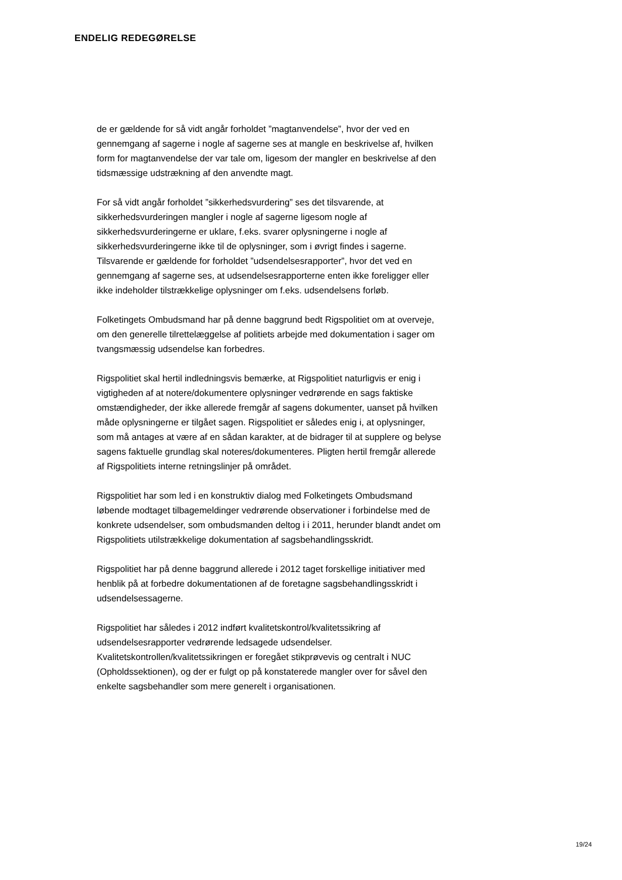ENDELIG REDEGØRELSE
de er gældende for så vidt angår forholdet ”magtanvendelse”, hvor der ved en gennemgang af sagerne i nogle af sagerne ses at mangle en beskrivelse af, hvilken form for magtanvendelse der var tale om, ligesom der mangler en beskrivelse af den tidsmæssige udstrækning af den anvendte magt.
For så vidt angår forholdet ”sikkerhedsvurdering” ses det tilsvarende, at sikkerhedsvurderingen mangler i nogle af sagerne ligesom nogle af sikkerhedsvurderingerne er uklare, f.eks. svarer oplysningerne i nogle af sikkerhedsvurderingerne ikke til de oplysninger, som i øvrigt findes i sagerne. Tilsvarende er gældende for forholdet ”udsendelsesrapporter”, hvor det ved en gennemgang af sagerne ses, at udsendelsesrapporterne enten ikke foreligger eller ikke indeholder tilstrækkelige oplysninger om f.eks. udsendelsens forløb.
Folketingets Ombudsmand har på denne baggrund bedt Rigspolitiet om at overveje, om den generelle tilrettelæggelse af politiets arbejde med dokumentation i sager om tvangsmæssig udsendelse kan forbedres.
Rigspolitiet skal hertil indledningsvis bemærke, at Rigspolitiet naturligvis er enig i vigtigheden af at notere/dokumentere oplysninger vedrørende en sags faktiske omstændigheder, der ikke allerede fremgår af sagens dokumenter, uanset på hvilken måde oplysningerne er tilgået sagen. Rigspolitiet er således enig i, at oplysninger, som må antages at være af en sådan karakter, at de bidrager til at supplere og belyse sagens faktuelle grundlag skal noteres/dokumenteres. Pligten hertil fremgår allerede af Rigspolitiets interne retningslinjer på området.
Rigspolitiet har som led i en konstruktiv dialog med Folketingets Ombudsmand løbende modtaget tilbagemeldinger vedrørende observationer i forbindelse med de konkrete udsendelser, som ombudsmanden deltog i i 2011, herunder blandt andet om Rigspolitiets utilstrækkelige dokumentation af sagsbehandlingsskridt.
Rigspolitiet har på denne baggrund allerede i 2012 taget forskellige initiativer med henblik på at forbedre dokumentationen af de foretagne sagsbehandlingsskridt i udsendelsessagerne.
Rigspolitiet har således i 2012 indført kvalitetskontrol/kvalitetssikring af udsendelsesrapporter vedrørende ledsagede udsendelser. Kvalitetskontrollen/kvalitetssikringen er foregået stikprøvevis og centralt i NUC (Opholdssektionen), og der er fulgt op på konstaterede mangler over for såvel den enkelte sagsbehandler som mere generelt i organisationen.
19/24